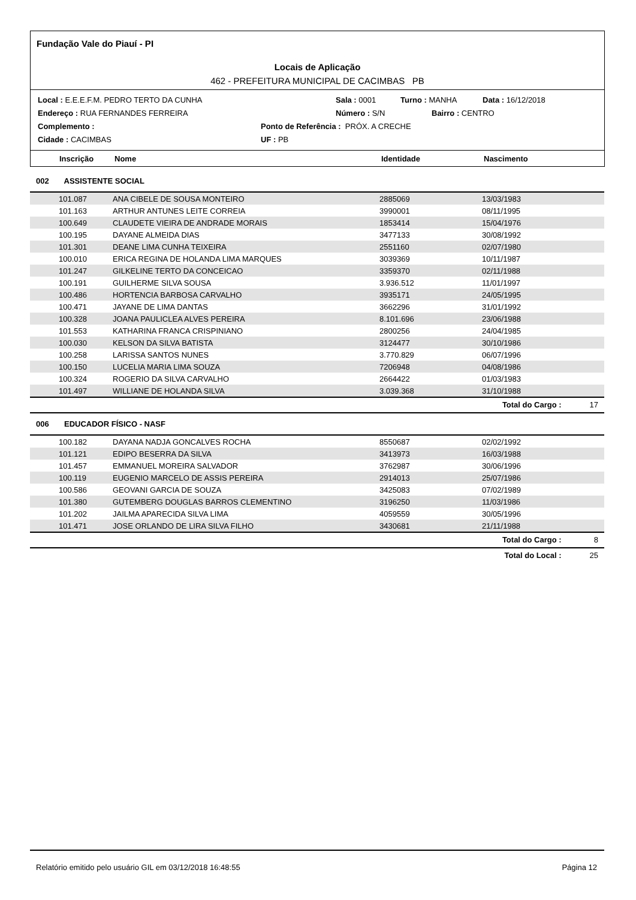Fundação Vale do Piauí - PI
Locais de Aplicação
462 - PREFEITURA MUNICIPAL DE CACIMBAS PB
Local : E.E.E.F.M. PEDRO TERTO DA CUNHA Sala : 0001 Turno : MANHA Data : 16/12/2018
Endereço : RUA FERNANDES FERREIRA Número : S/N Bairro : CENTRO
Complemento : Ponto de Referência : PRÓX. A CRECHE
Cidade : CACIMBAS UF : PB
Inscrição Nome Identidade Nascimento
002 ASSISTENTE SOCIAL
| 101.087 | ANA CIBELE DE SOUSA MONTEIRO | 2885069 | 13/03/1983 |
| 101.163 | ARTHUR ANTUNES LEITE CORREIA | 3990001 | 08/11/1995 |
| 100.649 | CLAUDETE VIEIRA DE ANDRADE MORAIS | 1853414 | 15/04/1976 |
| 100.195 | DAYANE ALMEIDA DIAS | 3477133 | 30/08/1992 |
| 101.301 | DEANE LIMA CUNHA TEIXEIRA | 2551160 | 02/07/1980 |
| 100.010 | ERICA REGINA DE HOLANDA LIMA MARQUES | 3039369 | 10/11/1987 |
| 101.247 | GILKELINE TERTO DA CONCEICAO | 3359370 | 02/11/1988 |
| 100.191 | GUILHERME SILVA SOUSA | 3.936.512 | 11/01/1997 |
| 100.486 | HORTENCIA BARBOSA CARVALHO | 3935171 | 24/05/1995 |
| 100.471 | JAYANE DE LIMA DANTAS | 3662296 | 31/01/1992 |
| 100.328 | JOANA PAULICLEA ALVES PEREIRA | 8.101.696 | 23/06/1988 |
| 101.553 | KATHARINA FRANCA CRISPINIANO | 2800256 | 24/04/1985 |
| 100.030 | KELSON DA SILVA BATISTA | 3124477 | 30/10/1986 |
| 100.258 | LARISSA SANTOS NUNES | 3.770.829 | 06/07/1996 |
| 100.150 | LUCELIA MARIA LIMA SOUZA | 7206948 | 04/08/1986 |
| 100.324 | ROGERIO DA SILVA CARVALHO | 2664422 | 01/03/1983 |
| 101.497 | WILLIANE DE HOLANDA SILVA | 3.039.368 | 31/10/1988 |
Total do Cargo : 17
006 EDUCADOR FÍSICO - NASF
| 100.182 | DAYANA NADJA GONCALVES ROCHA | 8550687 | 02/02/1992 |
| 101.121 | EDIPO BESERRA DA SILVA | 3413973 | 16/03/1988 |
| 101.457 | EMMANUEL MOREIRA SALVADOR | 3762987 | 30/06/1996 |
| 100.119 | EUGENIO MARCELO DE ASSIS PEREIRA | 2914013 | 25/07/1986 |
| 100.586 | GEOVANI GARCIA DE SOUZA | 3425083 | 07/02/1989 |
| 101.380 | GUTEMBERG DOUGLAS BARROS CLEMENTINO | 3196250 | 11/03/1986 |
| 101.202 | JAILMA APARECIDA SILVA LIMA | 4059559 | 30/05/1996 |
| 101.471 | JOSE ORLANDO DE LIRA SILVA FILHO | 3430681 | 21/11/1988 |
Total do Cargo : 8
Total do Local : 25
Relatório emitido pelo usuário GIL em 03/12/2018 16:48:55 Página 12